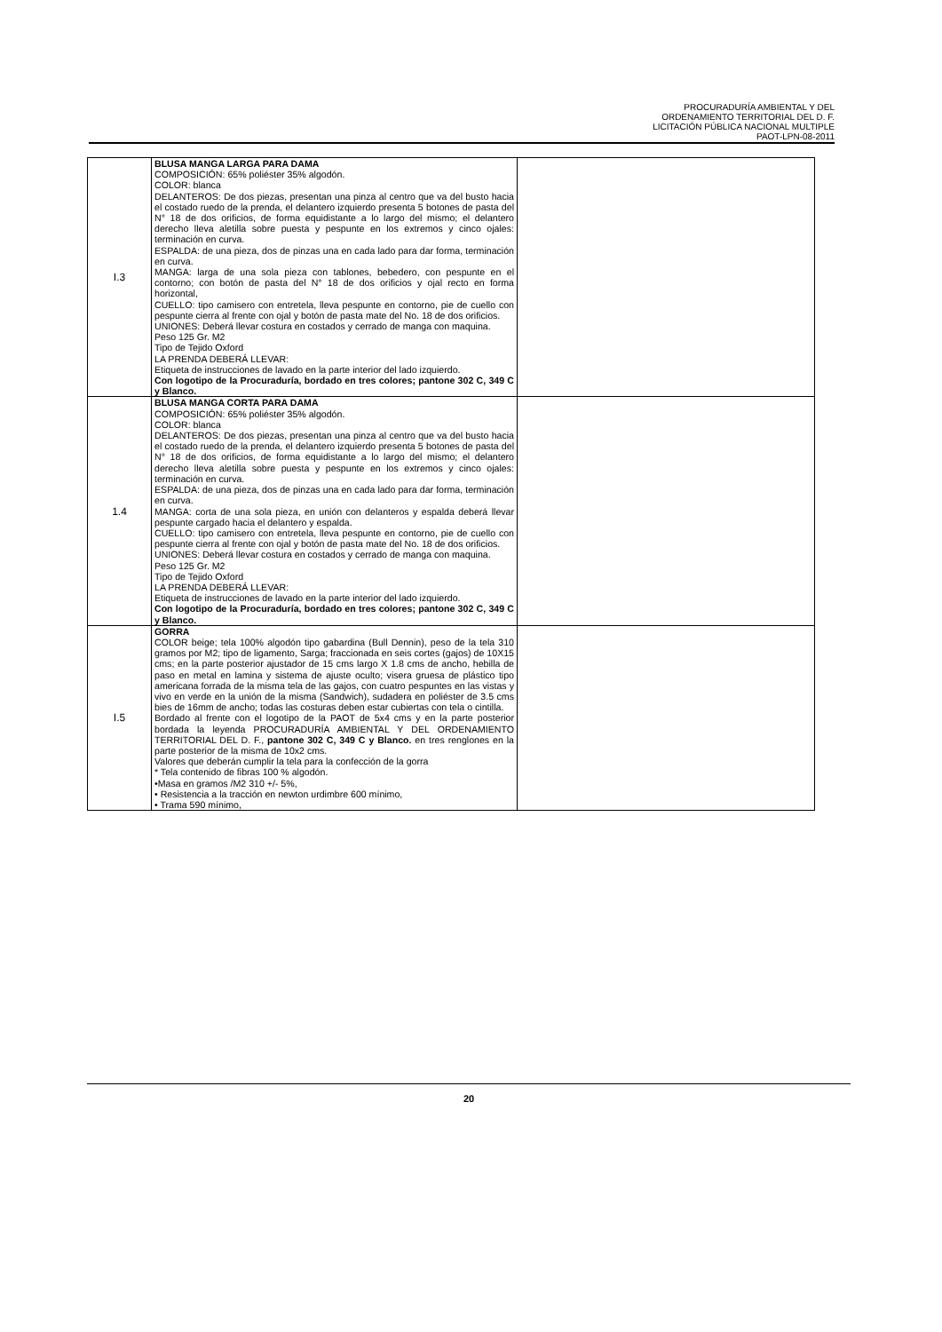PROCURADURÍA AMBIENTAL Y DEL
ORDENAMIENTO TERRITORIAL DEL D. F.
LICITACIÓN PÚBLICA NACIONAL MULTIPLE
PAOT-LPN-08-2011
| I.3 | BLUSA MANGA LARGA PARA DAMA COMPOSICIÓN: 65% poliéster 35% algodón. COLOR: blanca DELANTEROS: De dos piezas, presentan una pinza al centro que va del busto hacia el costado ruedo de la prenda, el delantero izquierdo presenta 5 botones de pasta del N° 18 de dos orificios, de forma equidistante a lo largo del mismo; el delantero derecho lleva aletilla sobre puesta y pespunte en los extremos y cinco ojales: terminación en curva. ESPALDA: de una pieza, dos de pinzas una en cada lado para dar forma, terminación en curva. MANGA: larga de una sola pieza con tablones, bebedero, con pespunte en el contorno; con botón de pasta del N° 18 de dos orificios y ojal recto en forma horizontal, CUELLO: tipo camisero con entretela, lleva pespunte en contorno, pie de cuello con pespunte cierra al frente con ojal y botón de pasta mate del No. 18 de dos orificios. UNIONES: Deberá llevar costura en costados y cerrado de manga con maquina. Peso 125 Gr. M2 Tipo de Tejido Oxford LA PRENDA DEBERÁ LLEVAR: Etiqueta de instrucciones de lavado en la parte interior del lado izquierdo. Con logotipo de la Procuraduría, bordado en tres colores; pantone 302 C, 349 C y Blanco. | |
| 1.4 | BLUSA MANGA CORTA PARA DAMA COMPOSICIÓN: 65% poliéster 35% algodón. COLOR: blanca DELANTEROS: De dos piezas, presentan una pinza al centro que va del busto hacia el costado ruedo de la prenda, el delantero izquierdo presenta 5 botones de pasta del N° 18 de dos orificios, de forma equidistante a lo largo del mismo; el delantero derecho lleva aletilla sobre puesta y pespunte en los extremos y cinco ojales: terminación en curva. ESPALDA: de una pieza, dos de pinzas una en cada lado para dar forma, terminación en curva. MANGA: corta de una sola pieza, en unión con delanteros y espalda deberá llevar pespunte cargado hacia el delantero y espalda. CUELLO: tipo camisero con entretela, lleva pespunte en contorno, pie de cuello con pespunte cierra al frente con ojal y botón de pasta mate del No. 18 de dos orificios. UNIONES: Deberá llevar costura en costados y cerrado de manga con maquina. Peso 125 Gr. M2 Tipo de Tejido Oxford LA PRENDA DEBERÁ LLEVAR: Etiqueta de instrucciones de lavado en la parte interior del lado izquierdo. Con logotipo de la Procuraduría, bordado en tres colores; pantone 302 C, 349 C y Blanco. | |
| I.5 | GORRA COLOR beige; tela 100% algodón tipo gabardina (Bull Dennin), peso de la tela 310 gramos por M2; tipo de ligamento, Sarga; fraccionada en seis cortes (gajos) de 10X15 cms; en la parte posterior ajustador de 15 cms largo X 1.8 cms de ancho, hebilla de paso en metal en lamina y sistema de ajuste oculto; visera gruesa de plástico tipo americana forrada de la misma tela de las gajos, con cuatro pespuntes en las vistas y vivo en verde en la unión de la misma (Sandwich), sudadera en poliéster de 3.5 cms bies de 16mm de ancho; todas las costuras deben estar cubiertas con tela o cintilla. Bordado al frente con el logotipo de la PAOT de 5x4 cms y en la parte posterior bordada la leyenda PROCURADURÍA AMBIENTAL Y DEL ORDENAMIENTO TERRITORIAL DEL D. F., pantone 302 C, 349 C y Blanco. en tres renglones en la parte posterior de la misma de 10x2 cms. Valores que deberán cumplir la tela para la confección de la gorra * Tela contenido de fibras 100 % algodón. •Masa en gramos /M2 310 +/- 5%, • Resistencia a la tracción en newton urdimbre 600 mínimo, • Trama 590 mínimo, | |
20